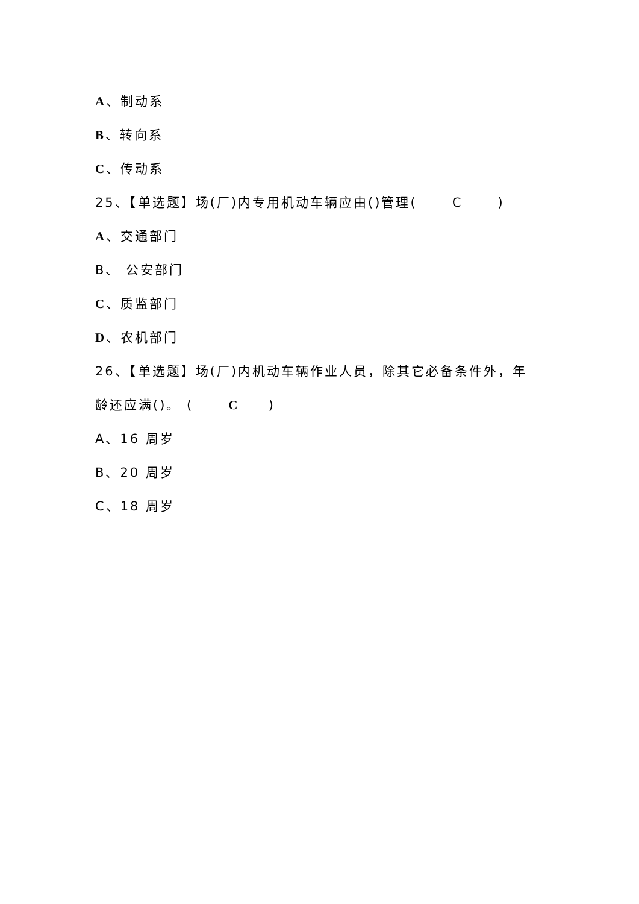A、制动系
B、转向系
C、传动系
25、【单选题】场(厂)内专用机动车辆应由()管理( C )
A、交通部门
B、 公安部门
C、质监部门
D、农机部门
26、【单选题】场(厂)内机动车辆作业人员，除其它必备条件外，年龄还应满()。 ( C )
A、16 周岁
B、20 周岁
C、18 周岁